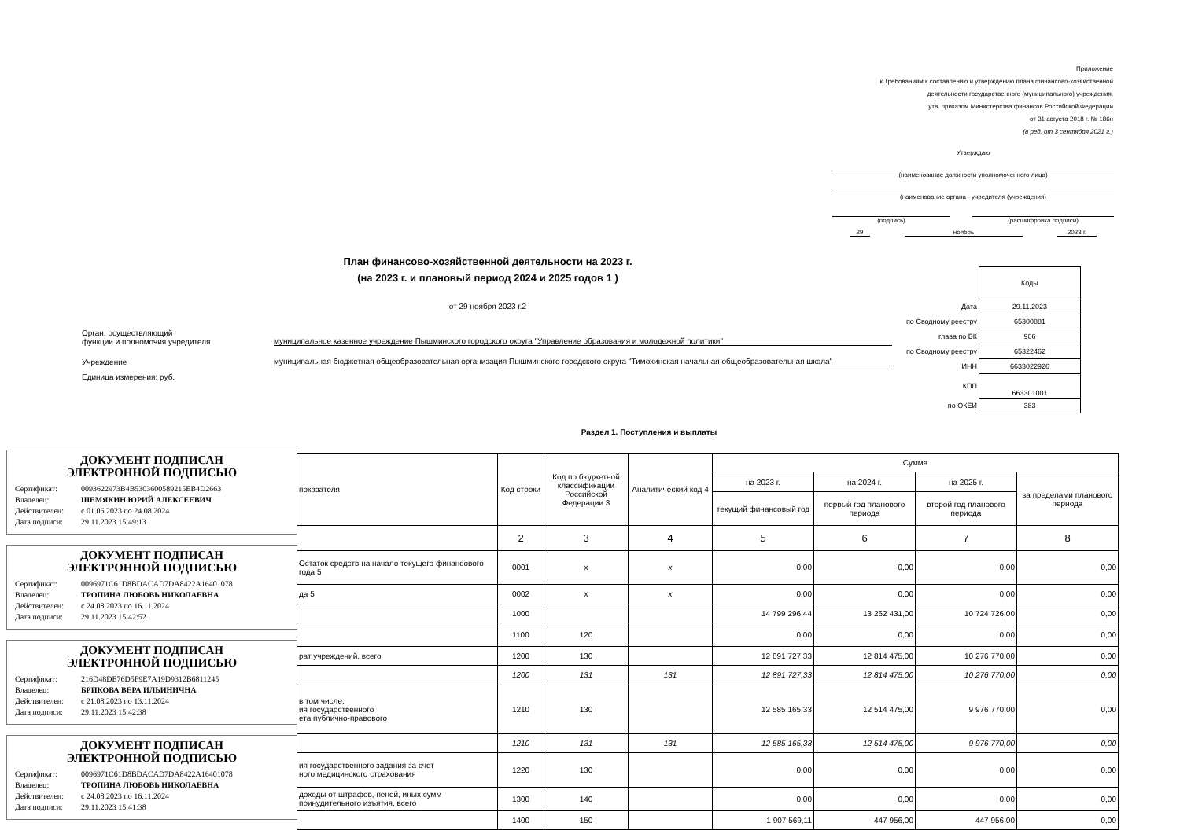Приложение
к Требованиям к составлению и утверждению плана финансово-хозяйственной
деятельности государственного (муниципального) учреждения,
утв. приказом Министерства финансов Российской Федерации
от 31 августа 2018 г. № 186н
(в ред. от 3 сентября 2021 г.)
Утверждаю
(наименование должности уполномоченного лица)
(наименование органа - учредителя (учреждения)
(подпись) (расшифровка подписи)
29 ноябрь 2023 г.
План финансово-хозяйственной деятельности на 2023 г.
(на 2023 г. и плановый период 2024 и 2025 годов 1 )
от 29 ноября 2023 г.2
| | Коды |
| Дата | 29.11.2023 |
| по Сводному реестру | 65300881 |
| глава по БК | 906 |
| по Сводному реестру | 65322462 |
| ИНН | 6633022926 |
| КПП | 663301001 |
| по ОКЕИ | 383 |
Орган, осуществляющий
функции и полномочия учредителя муниципальное казенное учреждение Пышминского городского округа "Управление образования и молодежной политики"
Учреждение муниципальная бюджетная общеобразовательная организация Пышминского городского округа "Тимохинская начальная общеобразовательная школа"
Единица измерения: руб.
Раздел 1. Поступления и выплаты
ДОКУМЕНТ ПОДПИСАН
ЭЛЕКТРОННОЙ ПОДПИСЬЮ
Сертификат: 0093622973B4B5303600589215EB4D2663
Владелец: ШЕМЯКИН ЮРИЙ АЛЕКСЕЕВИЧ
Действителен: с 01.06.2023 по 24.08.2024
Дата подписи: 29.11.2023 15:49:13
ДОКУМЕНТ ПОДПИСАН
ЭЛЕКТРОННОЙ ПОДПИСЬЮ
Сертификат: 0096971C61D8BDACAD7DA8422A16401078
Владелец: ТРОПИНА ЛЮБОВЬ НИКОЛАЕВНА
Действителен: с 24.08.2023 по 16.11.2024
Дата подписи: 29.11.2023 15:42:52
ДОКУМЕНТ ПОДПИСАН
ЭЛЕКТРОННОЙ ПОДПИСЬЮ
Сертификат: 216D48DE76D5F9E7A19D9312B6811245
Владелец: БРИКОВА ВЕРА ИЛЬИНИЧНА
Действителен: с 21.08.2023 по 13.11.2024
Дата подписи: 29.11.2023 15:42:38
ДОКУМЕНТ ПОДПИСАН
ЭЛЕКТРОННОЙ ПОДПИСЬЮ
Сертификат: 0096971C61D8BDACAD7DA8422A16401078
Владелец: ТРОПИНА ЛЮБОВЬ НИКОЛАЕВНА
Действителен: с 24.08.2023 по 16.11.2024
Дата подписи: 29.11.2023 15:41:38
| показателя | Код строки | Код по бюджетной классификации Российской Федерации 3 | Аналитический код 4 | Сумма | | | |
| --- | --- | --- | --- | --- | --- | --- | --- |
| | | | | на 2023 г. | на 2024 г. | на 2025 г. | за пределами планового периода |
| | | | | текущий финансовый год | первый год планового периода | второй год планового периода | |
| | 2 | 3 | 4 | 5 | 6 | 7 | 8 |
| Остаток средств на начало текущего финансового года 5 | 0001 | х | х | 0,00 | 0,00 | 0,00 | 0,00 |
| да 5 | 0002 | х | х | 0,00 | 0,00 | 0,00 | 0,00 |
| | 1000 | | | 14 799 296,44 | 13 262 431,00 | 10 724 726,00 | 0,00 |
| | 1100 | 120 | | 0,00 | 0,00 | 0,00 | 0,00 |
| рат учреждений, всего | 1200 | 130 | | 12 891 727,33 | 12 814 475,00 | 10 276 770,00 | 0,00 |
| | 1200 | 131 | 131 | 12 891 727,33 | 12 814 475,00 | 10 276 770,00 | 0,00 |
| в том числе: ия государственного ета публично-правового | 1210 | 130 | | 12 585 165,33 | 12 514 475,00 | 9 976 770,00 | 0,00 |
| | 1210 | 131 | 131 | 12 585 165,33 | 12 514 475,00 | 9 976 770,00 | 0,00 |
| ия государственного задания за счет ного медицинского страхования | 1220 | 130 | | 0,00 | 0,00 | 0,00 | 0,00 |
| доходы от штрафов, пеней, иных сумм принудительного изъятия, всего | 1300 | 140 | | 0,00 | 0,00 | 0,00 | 0,00 |
| | 1400 | 150 | | 1 907 569,11 | 447 956,00 | 447 956,00 | 0,00 |